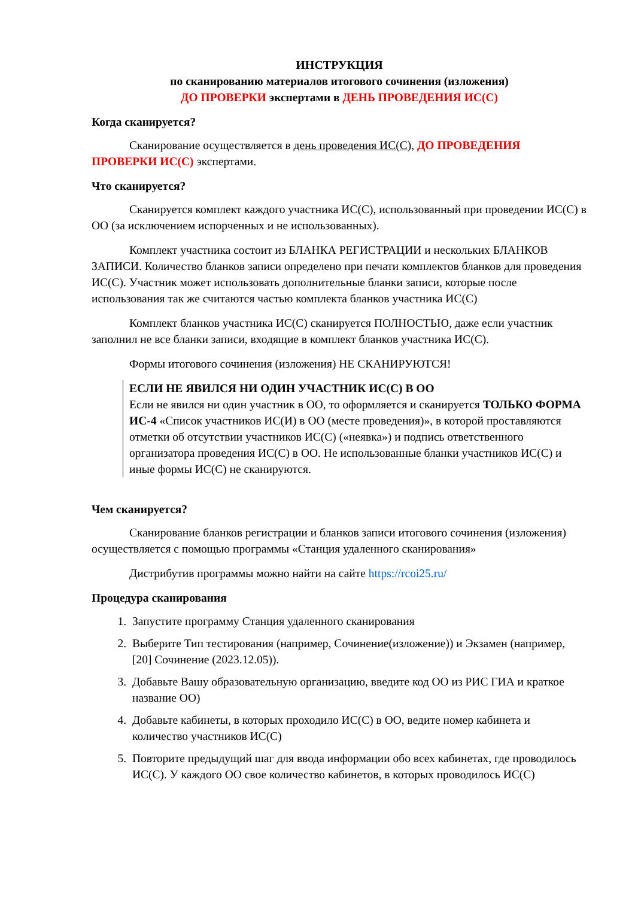ИНСТРУКЦИЯ
по сканированию материалов итогового сочинения (изложения)
ДО ПРОВЕРКИ экспертами в ДЕНЬ ПРОВЕДЕНИЯ ИС(С)
Когда сканируется?
Сканирование осуществляется в день проведения ИС(С), ДО ПРОВЕДЕНИЯ ПРОВЕРКИ ИС(С) экспертами.
Что сканируется?
Сканируется комплект каждого участника ИС(С), использованный при проведении ИС(С) в ОО (за исключением испорченных и не использованных).
Комплект участника состоит из БЛАНКА РЕГИСТРАЦИИ и нескольких БЛАНКОВ ЗАПИСИ. Количество бланков записи определено при печати комплектов бланков для проведения ИС(С). Участник может использовать дополнительные бланки записи, которые после использования так же считаются частью комплекта бланков участника ИС(С)
Комплект бланков участника ИС(С) сканируется ПОЛНОСТЬЮ, даже если участник заполнил не все бланки записи, входящие в комплект бланков участника ИС(С).
Формы итогового сочинения (изложения) НЕ СКАНИРУЮТСЯ!
ЕСЛИ НЕ ЯВИЛСЯ НИ ОДИН УЧАСТНИК ИС(С) В ОО
Если не явился ни один участник в ОО, то оформляется и сканируется ТОЛЬКО ФОРМА ИС-4 «Список участников ИС(И) в ОО (месте проведения)», в которой проставляются отметки об отсутствии участников ИС(С) («неявка») и подпись ответственного организатора проведения ИС(С) в ОО. Не использованные бланки участников ИС(С) и иные формы ИС(С) не сканируются.
Чем сканируется?
Сканирование бланков регистрации и бланков записи итогового сочинения (изложения) осуществляется с помощью программы «Станция удаленного сканирования»
Дистрибутив программы можно найти на сайте https://rcoi25.ru/
Процедура сканирования
1. Запустите программу Станция удаленного сканирования
2. Выберите Тип тестирования (например, Сочинение(изложение)) и Экзамен (например, [20] Сочинение (2023.12.05)).
3. Добавьте Вашу образовательную организацию, введите код ОО из РИС ГИА и краткое название ОО)
4. Добавьте кабинеты, в которых проходило ИС(С) в ОО, ведите номер кабинета и количество участников ИС(С)
5. Повторите предыдущий шаг для ввода информации обо всех кабинетах, где проводилось ИС(С). У каждого ОО свое количество кабинетов, в которых проводилось ИС(С)